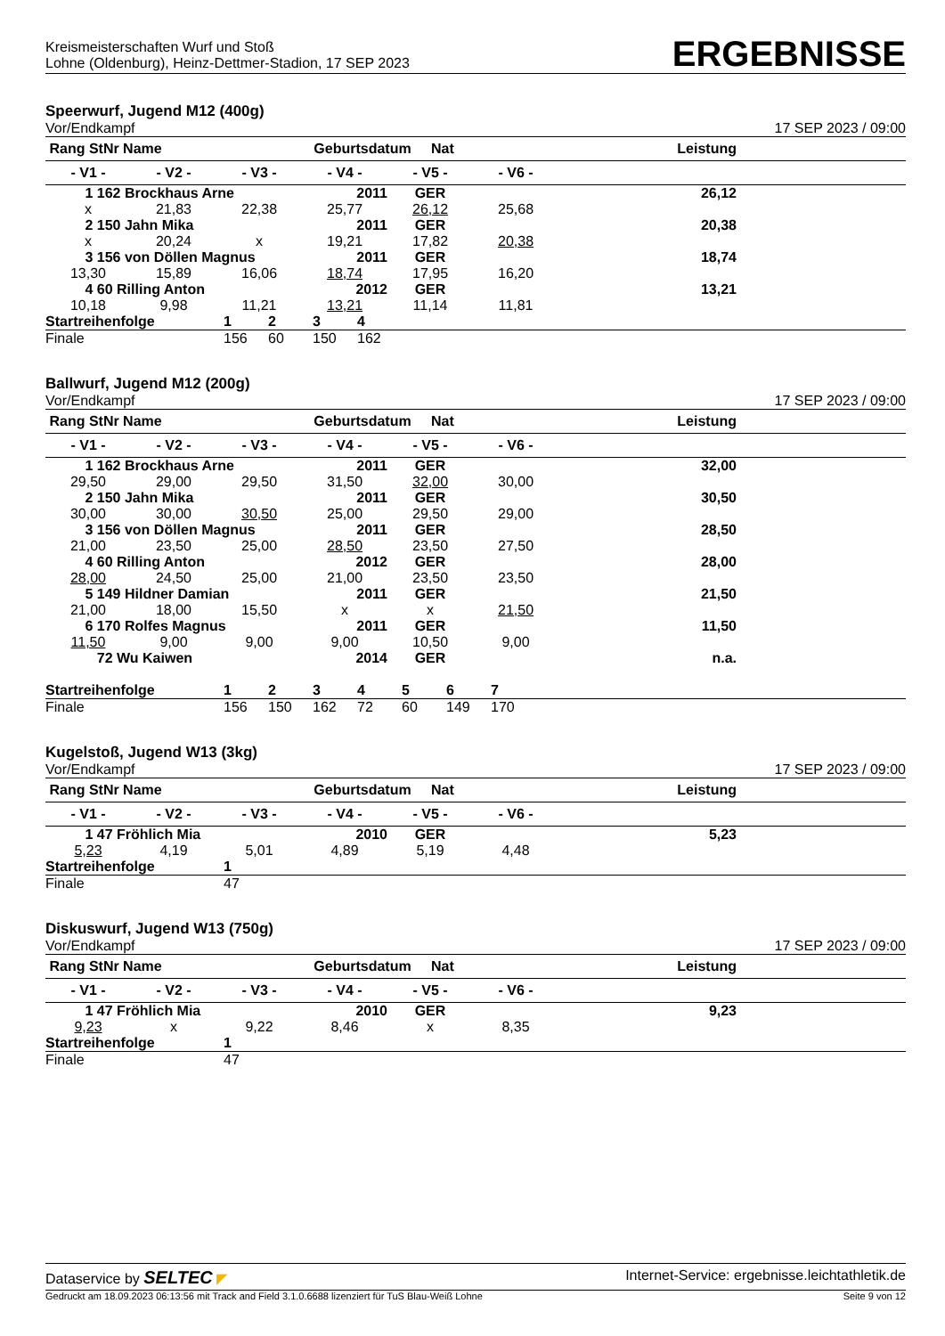Kreismeisterschaften Wurf und Stoß
Lohne (Oldenburg), Heinz-Dettmer-Stadion, 17 SEP 2023
ERGEBNISSE
Speerwurf, Jugend M12 (400g)
Vor/Endkampf 17 SEP 2023 / 09:00
| Rang StNr Name | | | Geburtsdatum Nat | | | Leistung | |
| --- | --- | --- | --- | --- | --- | --- | --- |
| - V1 - | - V2 - | - V3 - | - V4 - | - V5 - | - V6 - | | |
| 1 162 Brockhaus Arne | | | 2011 | GER | | 26,12 | |
| x | 21,83 | 22,38 | 25,77 | 26,12 | 25,68 | | |
| 2 150 Jahn Mika | | | 2011 | GER | | 20,38 | |
| x | 20,24 | x | 19,21 | 17,82 | 20,38 | | |
| 3 156 von Döllen Magnus | | | 2011 | GER | | 18,74 | |
| 13,30 | 15,89 | 16,06 | 18,74 | 17,95 | 16,20 | | |
| 4 60 Rilling Anton | | | 2012 | GER | | 13,21 | |
| 10,18 | 9,98 | 11,21 | 13,21 | 11,14 | 11,81 | | |
| Startreihenfolge | 1 | 2 | 3 | 4 |
| Finale | 156 | 60 | 150 | 162 |
Ballwurf, Jugend M12 (200g)
Vor/Endkampf 17 SEP 2023 / 09:00
| Rang StNr Name | | | Geburtsdatum Nat | | | Leistung | |
| --- | --- | --- | --- | --- | --- | --- | --- |
| - V1 - | - V2 - | - V3 - | - V4 - | - V5 - | - V6 - | | |
| 1 162 Brockhaus Arne | | | 2011 | GER | | 32,00 | |
| 29,50 | 29,00 | 29,50 | 31,50 | 32,00 | 30,00 | | |
| 2 150 Jahn Mika | | | 2011 | GER | | 30,50 | |
| 30,00 | 30,00 | 30,50 | 25,00 | 29,50 | 29,00 | | |
| 3 156 von Döllen Magnus | | | 2011 | GER | | 28,50 | |
| 21,00 | 23,50 | 25,00 | 28,50 | 23,50 | 27,50 | | |
| 4 60 Rilling Anton | | | 2012 | GER | | 28,00 | |
| 28,00 | 24,50 | 25,00 | 21,00 | 23,50 | 23,50 | | |
| 5 149 Hildner Damian | | | 2011 | GER | | 21,50 | |
| 21,00 | 18,00 | 15,50 | x | x | 21,50 | | |
| 6 170 Rolfes Magnus | | | 2011 | GER | | 11,50 | |
| 11,50 | 9,00 | 9,00 | 9,00 | 10,50 | 9,00 | | |
| 72 Wu Kaiwen | | | 2014 | GER | | n.a. | |
| Startreihenfolge | 1 | 2 | 3 | 4 | 5 | 6 | 7 |
| Finale | 156 | 150 | 162 | 72 | 60 | 149 | 170 |
Kugelstoß, Jugend W13 (3kg)
Vor/Endkampf 17 SEP 2023 / 09:00
| Rang StNr Name | | | Geburtsdatum Nat | | | Leistung | |
| --- | --- | --- | --- | --- | --- | --- | --- |
| - V1 - | - V2 - | - V3 - | - V4 - | - V5 - | - V6 - | | |
| 1 47 Fröhlich Mia | | | 2010 | GER | | 5,23 | |
| 5,23 | 4,19 | 5,01 | 4,89 | 5,19 | 4,48 | | |
| Startreihenfolge | 1 |
| Finale | 47 |
Diskuswurf, Jugend W13 (750g)
Vor/Endkampf 17 SEP 2023 / 09:00
| Rang StNr Name | | | Geburtsdatum Nat | | | Leistung | |
| --- | --- | --- | --- | --- | --- | --- | --- |
| - V1 - | - V2 - | - V3 - | - V4 - | - V5 - | - V6 - | | |
| 1 47 Fröhlich Mia | | | 2010 | GER | | 9,23 | |
| 9,23 | x | 9,22 | 8,46 | x | 8,35 | | |
| Startreihenfolge | 1 |
| Finale | 47 |
Dataservice by SELTEC ◤ Internet-Service: ergebnisse.leichtathletik.de
Gedruckt am 18.09.2023 06:13:56 mit Track and Field 3.1.0.6688 lizenziert für TuS Blau-Weiß Lohne Seite 9 von 12